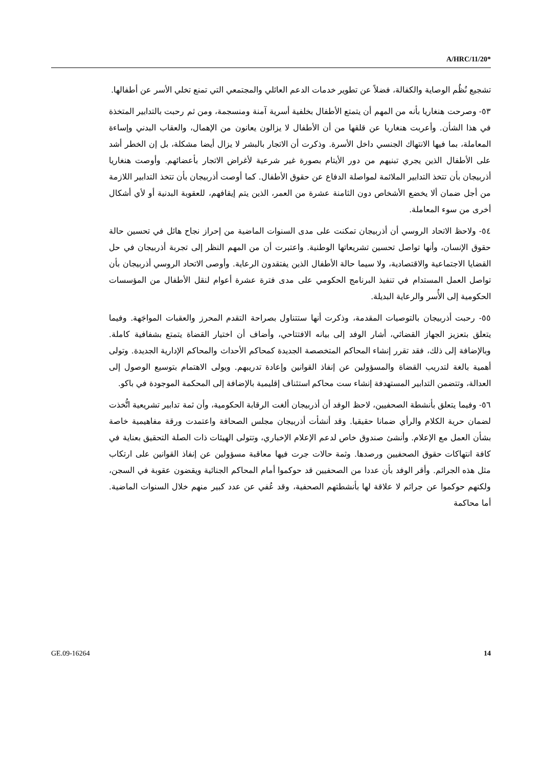A/HRC/11/20*
تشجيع نُظُم الوصاية والكفالة، فضلاً عن تطوير خدمات الدعم العائلي والمجتمعي التي تمنع تخلي الأسر عن أطفالها.
٥٣- وصرحت هنغاريا بأنه من المهم أن يتمتع الأطفال بخلفية أسرية آمنة ومنسجمة، ومن ثم رحبت بالتدابير المتخذة في هذا الشأن. وأعربت هنغاريا عن قلقها من أن الأطفال لا يزالون يعانون من الإهمال، والعقاب البدني وإساءة المعاملة، بما فيها الانتهاك الجنسي داخل الأسرة. وذكرت أن الاتجار بالبشر لا يزال أيضا مشكلة، بل إن الخطر أشد على الأطفال الذين يجري تبنيهم من دور الأيتام بصورة غير شرعية لأغراض الاتجار بأعضائهم. وأوصت هنغاريا أذربيجان بأن تتخذ التدابير الملائمة لمواصلة الدفاع عن حقوق الأطفال. كما أوصت أذربيجان بأن تتخذ التدابير اللازمة من أجل ضمان ألا يخضع الأشخاص دون الثامنة عشرة من العمر، الذين يتم إيقافهم، للعقوبة البدنية أو لأي أشكال أخرى من سوء المعاملة.
٥٤- ولاحظ الاتحاد الروسي أن أذربيجان تمكنت على مدى السنوات الماضية من إحراز نجاح هائل في تحسين حالة حقوق الإنسان، وأنها تواصل تحسين تشريعاتها الوطنية. واعتبرت أن من المهم النظر إلى تجربة أذربيجان في حل القضايا الاجتماعية والاقتصادية، ولا سيما حالة الأطفال الذين يفتقدون الرعاية. وأوصى الاتحاد الروسي أذربيجان بأن تواصل العمل المستدام في تنفيذ البرنامج الحكومي على مدى فترة عشرة أعوام لنقل الأطفال من المؤسسات الحكومية إلى الأُسر والرعاية البديلة.
٥٥- رحبت أذربيجان بالتوصيات المقدمة، وذكرت أنها ستتناول بصراحة التقدم المحرز والعقبات المواجَهة. وفيما يتعلق بتعزيز الجهاز القضائي، أشار الوفد إلى بيانه الافتتاحي، وأضاف أن اختيار القضاة يتمتع بشفافية كاملة. وبالإضافة إلى ذلك، فقد تقرر إنشاء المحاكم المتخصصة الجديدة كمحاكم الأحداث والمحاكم الإدارية الجديدة. وتولى أهمية بالغة لتدريب القضاة والمسؤولين عن إنفاذ القوانين وإعادة تدريبهم. ويولى الاهتمام بتوسيع الوصول إلى العدالة، وتتضمن التدابير المستهدفة إنشاء ست محاكم استئناف إقليمية بالإضافة إلى المحكمة الموجودة في باكو.
٥٦- وفيما يتعلق بأنشطة الصحفيين، لاحظ الوفد أن أذربيجان ألغت الرقابة الحكومية، وأن ثمة تدابير تشريعية اتُّخذت لضمان حرية الكلام والرأي ضمانا حقيقيا. وقد أنشأت أذربيجان مجلس الصحافة واعتمدت ورقة مفاهيمية خاصة بشأن العمل مع الإعلام. وأنشئ صندوق خاص لدعم الإعلام الإخباري، وتتولى الهيئات ذات الصلة التحقيق بعناية في كافة انتهاكات حقوق الصحفيين ورصدها. وثمة حالات جرت فيها معاقبة مسؤولين عن إنفاذ القوانين على ارتكاب مثل هذه الجرائم. وأقر الوفد بأن عددا من الصحفيين قد حوكموا أمام المحاكم الجنائية ويقضون عقوبة في السجن، ولكنهم حوكموا عن جرائم لا علاقة لها بأنشطتهم الصحفية، وقد عُفي عن عدد كبير منهم خلال السنوات الماضية. أما محاكمة
GE.09-16264 14